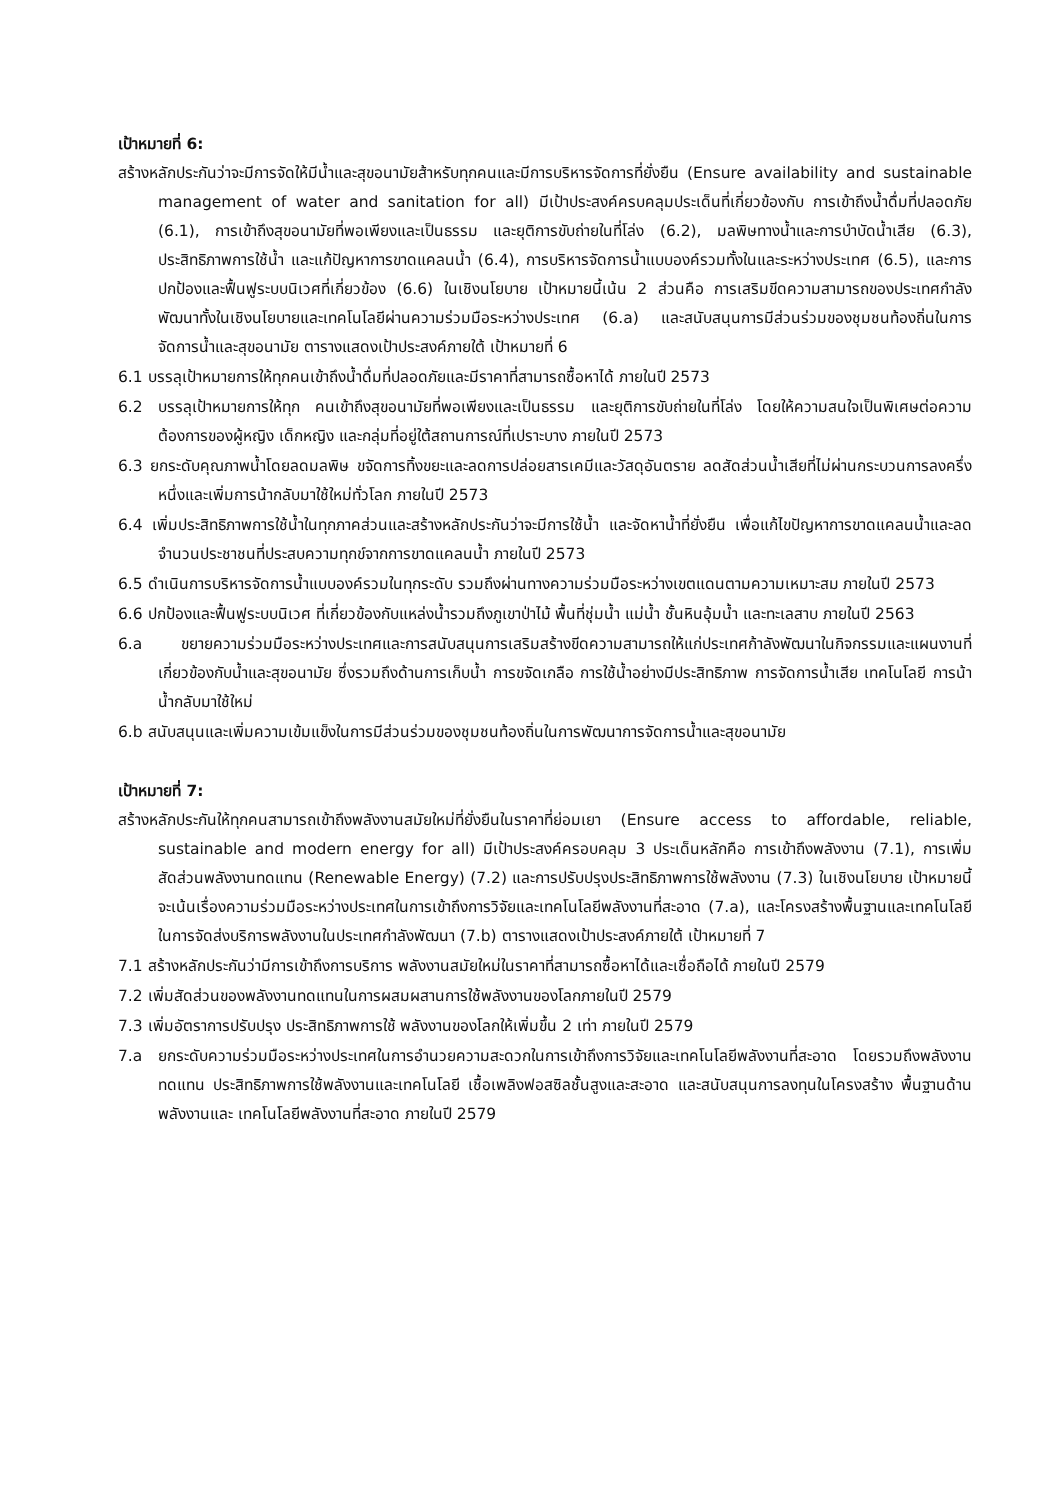เป้าหมายที่ 6:
สร้างหลักประกันว่าจะมีการจัดให้มีน้ำและสุขอนามัยส้าหรับทุกคนและมีการบริหารจัดการที่ยั่งยืน (Ensure availability and sustainable management of water and sanitation for all) มีเป้าประสงค์ครบคลุมประเด็นที่เกี่ยวข้องกับ การเข้าถึงน้ำดื่มที่ปลอดภัย (6.1), การเข้าถึงสุขอนามัยที่พอเพียงและเป็นธรรม และยุติการขับถ่ายในที่โล่ง (6.2), มลพิษทางน้ำและการบำบัดน้ำเสีย (6.3), ประสิทธิภาพการใช้น้ำ และแก้ปัญหาการขาดแคลนน้ำ (6.4), การบริหารจัดการน้ำแบบองค์รวมทั้งในและระหว่างประเทศ (6.5), และการปกป้องและฟื้นฟูระบบนิเวศที่เกี่ยวข้อง (6.6) ในเชิงนโยบาย เป้าหมายนี้เน้น 2 ส่วนคือ การเสริมขีดความสามารถของประเทศกำลังพัฒนาทั้งในเชิงนโยบายและเทคโนโลยีผ่านความร่วมมือระหว่างประเทศ (6.a) และสนับสนุนการมีส่วนร่วมของชุมชนท้องถิ่นในการจัดการน้ำและสุขอนามัย ตารางแสดงเป้าประสงค์ภายใต้ เป้าหมายที่ 6
6.1 บรรลุเป้าหมายการให้ทุกคนเข้าถึงน้ำดื่มที่ปลอดภัยและมีราคาที่สามารถซื้อหาได้ ภายในปี 2573
6.2 บรรลุเป้าหมายการให้ทุก คนเข้าถึงสุขอนามัยที่พอเพียงและเป็นธรรม และยุติการขับถ่ายในที่โล่ง โดยให้ความสนใจเป็นพิเศษต่อความต้องการของผู้หญิง เด็กหญิง และกลุ่มที่อยู่ใต้สถานการณ์ที่เปราะบาง ภายในปี 2573
6.3 ยกระดับคุณภาพน้ำโดยลดมลพิษ ขจัดการทิ้งขยะและลดการปล่อยสารเคมีและวัสดุอันตราย ลดสัดส่วนน้ำเสียที่ไม่ผ่านกระบวนการลงครึ่งหนึ่งและเพิ่มการน้ากลับมาใช้ใหม่ทั่วโลก ภายในปี 2573
6.4 เพิ่มประสิทธิภาพการใช้น้ำในทุกภาคส่วนและสร้างหลักประกันว่าจะมีการใช้น้ำ และจัดหาน้ำที่ยั่งยืน เพื่อแก้ไขปัญหาการขาดแคลนน้ำและลดจำนวนประชาชนที่ประสบความทุกข์จากการขาดแคลนน้ำ ภายในปี 2573
6.5 ดำเนินการบริหารจัดการน้ำแบบองค์รวมในทุกระดับ รวมถึงผ่านทางความร่วมมือระหว่างเขตแดนตามความเหมาะสม ภายในปี 2573
6.6 ปกป้องและฟื้นฟูระบบนิเวศ ที่เกี่ยวข้องกับแหล่งน้ำรวมถึงภูเขาป่าไม้ พื้นที่ชุ่มน้ำ แม่น้ำ ชั้นหินอุ้มน้ำ และทะเลสาบ ภายในปี 2563
6.a ขยายความร่วมมือระหว่างประเทศและการสนับสนุนการเสริมสร้างขีดความสามารถให้แก่ประเทศก้าลังพัฒนาในกิจกรรมและแผนงานที่เกี่ยวข้องกับน้ำและสุขอนามัย ซึ่งรวมถึงด้านการเก็บน้ำ การขจัดเกลือ การใช้น้ำอย่างมีประสิทธิภาพ การจัดการน้ำเสีย เทคโนโลยี การน้าน้ำกลับมาใช้ใหม่
6.b สนับสนุนและเพิ่มความเข้มแข็งในการมีส่วนร่วมของชุมชนท้องถิ่นในการพัฒนาการจัดการน้ำและสุขอนามัย
เป้าหมายที่ 7:
สร้างหลักประกันให้ทุกคนสามารถเข้าถึงพลังงานสมัยใหม่ที่ยั่งยืนในราคาที่ย่อมเยา (Ensure access to affordable, reliable, sustainable and modern energy for all) มีเป้าประสงค์ครอบคลุม 3 ประเด็นหลักคือ การเข้าถึงพลังงาน (7.1), การเพิ่มสัดส่วนพลังงานทดแทน (Renewable Energy) (7.2) และการปรับปรุงประสิทธิภาพการใช้พลังงาน (7.3) ในเชิงนโยบาย เป้าหมายนี้จะเน้นเรื่องความร่วมมือระหว่างประเทศในการเข้าถึงการวิจัยและเทคโนโลยีพลังงานที่สะอาด (7.a), และโครงสร้างพื้นฐานและเทคโนโลยีในการจัดส่งบริการพลังงานในประเทศกำลังพัฒนา (7.b) ตารางแสดงเป้าประสงค์ภายใต้ เป้าหมายที่ 7
7.1 สร้างหลักประกันว่ามีการเข้าถึงการบริการ พลังงานสมัยใหม่ในราคาที่สามารถซื้อหาได้และเชื่อถือได้ ภายในปี 2579
7.2 เพิ่มสัดส่วนของพลังงานทดแทนในการผสมผสานการใช้พลังงานของโลกภายในปี 2579
7.3 เพิ่มอัตราการปรับปรุง ประสิทธิภาพการใช้ พลังงานของโลกให้เพิ่มขึ้น 2 เท่า ภายในปี 2579
7.a ยกระดับความร่วมมือระหว่างประเทศในการอำนวยความสะดวกในการเข้าถึงการวิจัยและเทคโนโลยีพลังงานที่สะอาด โดยรวมถึงพลังงานทดแทน ประสิทธิภาพการใช้พลังงานและเทคโนโลยี เชื้อเพลิงฟอสซิลชั้นสูงและสะอาด และสนับสนุนการลงทุนในโครงสร้าง พื้นฐานด้านพลังงานและ เทคโนโลยีพลังงานที่สะอาด ภายในปี 2579